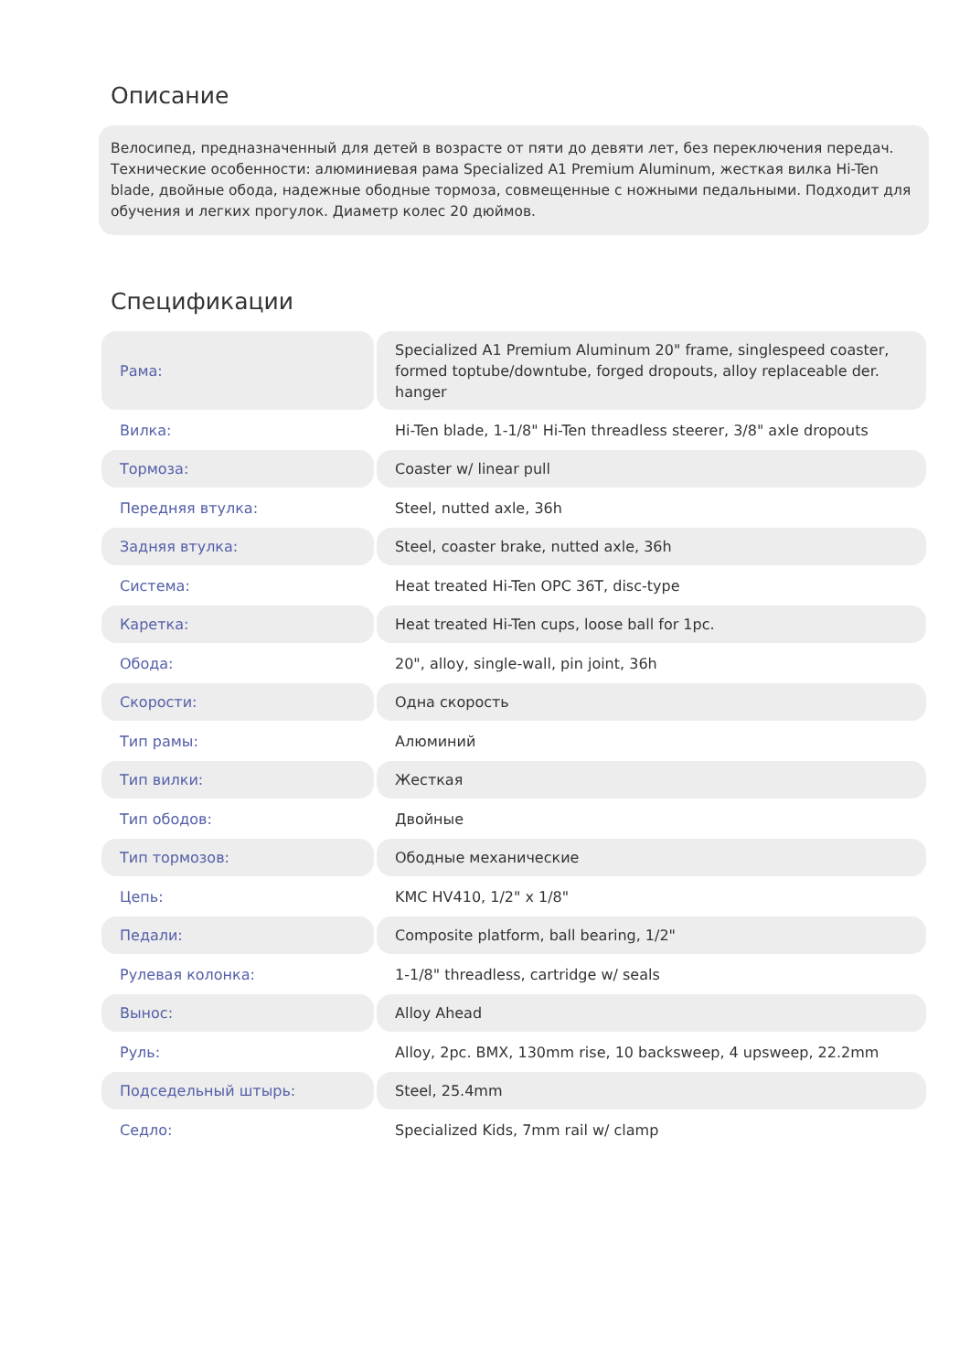Описание
Велосипед, предназначенный для детей в возрасте от пяти до девяти лет, без переключения передач. Технические особенности: алюминиевая рама Specialized A1 Premium Aluminum, жесткая вилка Hi-Ten blade, двойные обода, надежные ободные тормоза, совмещенные с ножными педальными. Подходит для обучения и легких прогулок. Диаметр колес 20 дюймов.
Спецификации
| Рама: | Specialized A1 Premium Aluminum 20" frame, singlespeed coaster, formed toptube/downtube, forged dropouts, alloy replaceable der. hanger |
| Вилка: | Hi-Ten blade, 1-1/8" Hi-Ten threadless steerer, 3/8" axle dropouts |
| Тормоза: | Coaster w/ linear pull |
| Передняя втулка: | Steel, nutted axle, 36h |
| Задняя втулка: | Steel, coaster brake, nutted axle, 36h |
| Система: | Heat treated Hi-Ten OPC 36T, disc-type |
| Каретка: | Heat treated Hi-Ten cups, loose ball for 1pc. |
| Обода: | 20", alloy, single-wall, pin joint, 36h |
| Скорости: | Одна скорость |
| Тип рамы: | Алюминий |
| Тип вилки: | Жесткая |
| Тип ободов: | Двойные |
| Тип тормозов: | Ободные механические |
| Цепь: | KMC HV410, 1/2" x 1/8" |
| Педали: | Composite platform, ball bearing, 1/2" |
| Рулевая колонка: | 1-1/8" threadless, cartridge w/ seals |
| Вынос: | Alloy Ahead |
| Руль: | Alloy, 2pc. BMX, 130mm rise, 10 backsweep, 4 upsweep, 22.2mm |
| Подседельный штырь: | Steel, 25.4mm |
| Седло: | Specialized Kids, 7mm rail w/ clamp |